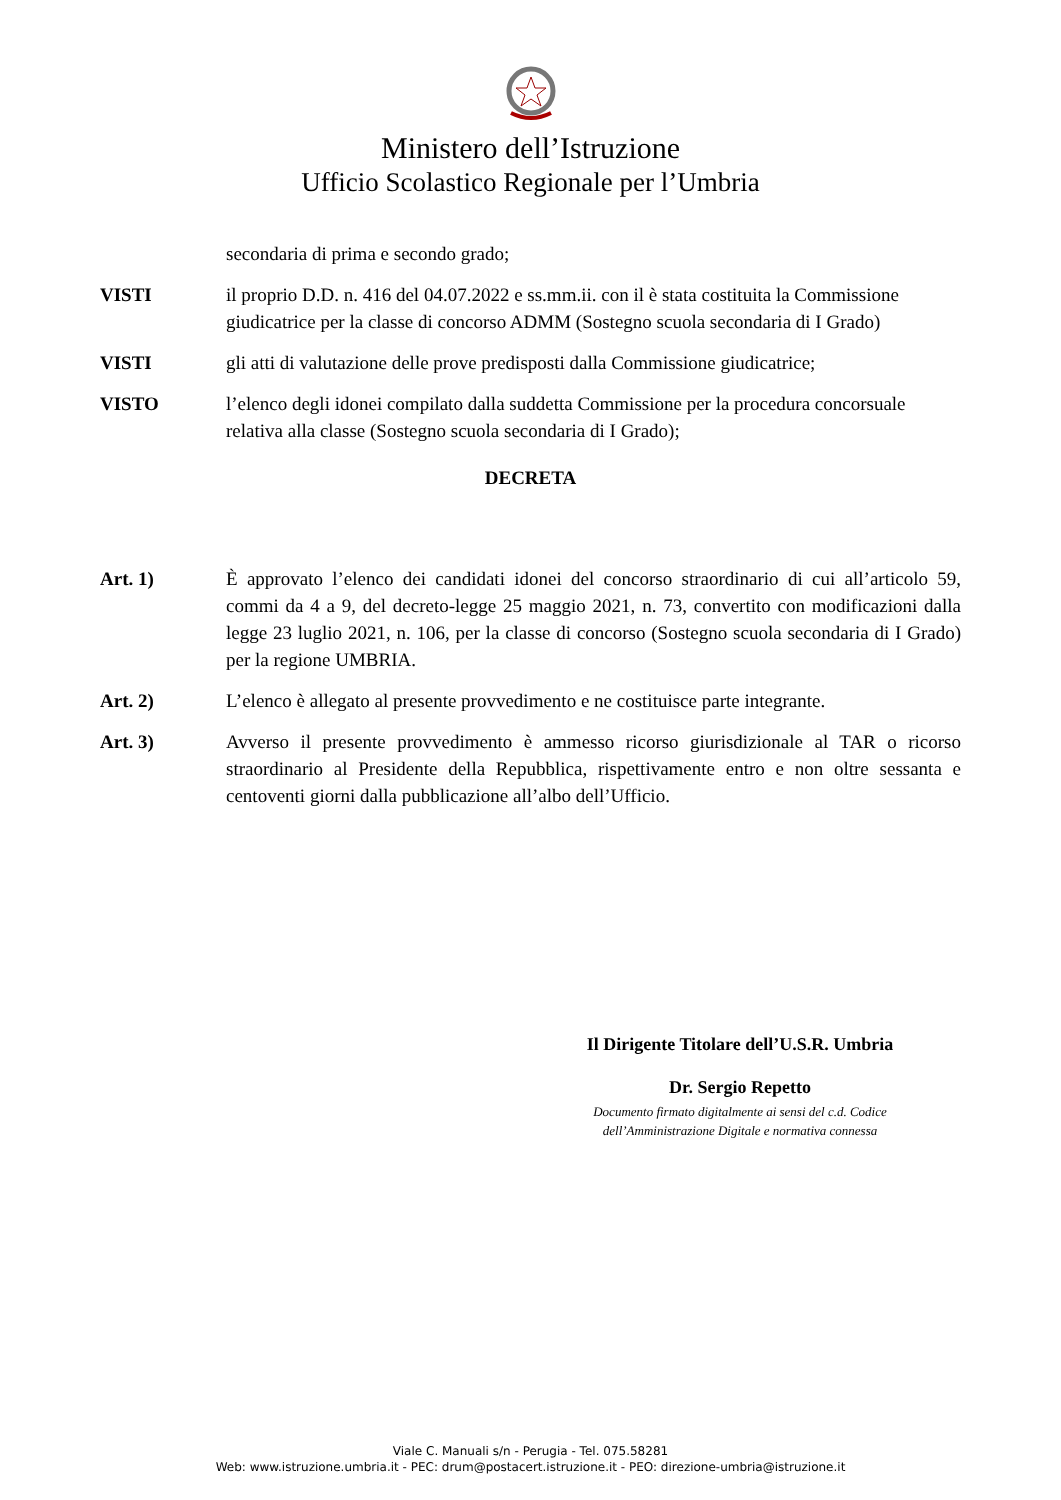Ministero dell’Istruzione
Ufficio Scolastico Regionale per l’Umbria
secondaria di prima e secondo grado;
VISTI il proprio D.D. n. 416 del 04.07.2022 e ss.mm.ii. con il è stata costituita la Commissione giudicatrice per la classe di concorso ADMM (Sostegno scuola secondaria di I Grado)
VISTI gli atti di valutazione delle prove predisposti dalla Commissione giudicatrice;
VISTO l’elenco degli idonei compilato dalla suddetta Commissione per la procedura concorsuale relativa alla classe (Sostegno scuola secondaria di I Grado);
DECRETA
Art. 1) È approvato l’elenco dei candidati idonei del concorso straordinario di cui all’articolo 59, commi da 4 a 9, del decreto-legge 25 maggio 2021, n. 73, convertito con modificazioni dalla legge 23 luglio 2021, n. 106, per la classe di concorso (Sostegno scuola secondaria di I Grado) per la regione UMBRIA.
Art. 2) L’elenco è allegato al presente provvedimento e ne costituisce parte integrante.
Art. 3) Avverso il presente provvedimento è ammesso ricorso giurisdizionale al TAR o ricorso straordinario al Presidente della Repubblica, rispettivamente entro e non oltre sessanta e centoventi giorni dalla pubblicazione all’albo dell’Ufficio.
Il Dirigente Titolare dell’U.S.R. Umbria
Dr. Sergio Repetto
Documento firmato digitalmente ai sensi del c.d. Codice
dell’Amministrazione Digitale e normativa connessa
Viale C. Manuali s/n - Perugia - Tel. 075.58281
Web: www.istruzione.umbria.it - PEC: drum@postacert.istruzione.it - PEO: direzione-umbria@istruzione.it